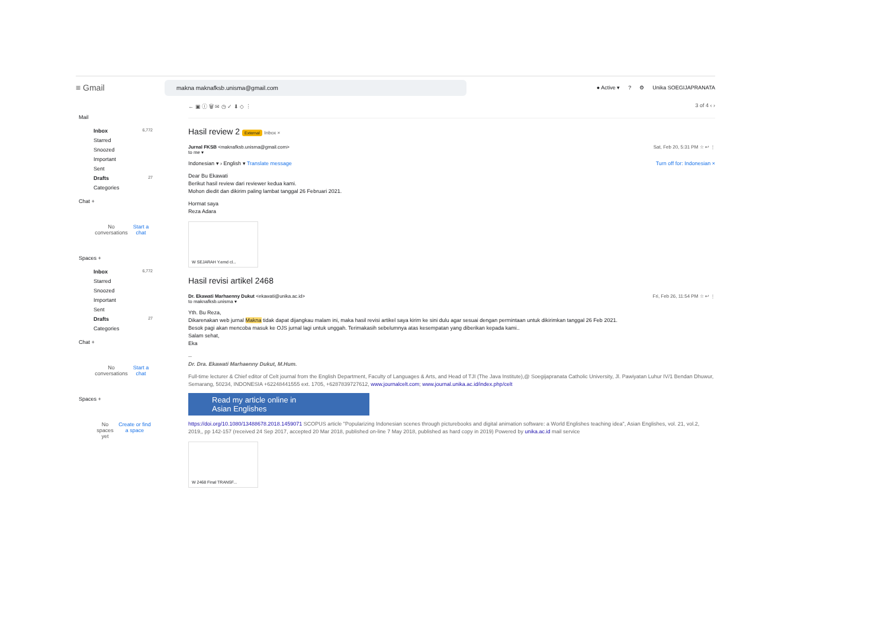≡ Gmail makna maknafksb.unisma@gmail.com ● Active ▾? ⚙ Unika SOEGIJAPRANATA
Mail
Inbox 6,772
Starred
Snoozed
Important
Sent
Drafts 27
Categories
Chat +
No conversations Start a chat
Spaces +
Inbox 6,772
Starred
Snoozed
Important
Sent
Drafts 27
Categories
Chat +
No conversations Start a chat
Spaces +
No spaces yet Create or find a space
← ▣ ⓘ 🗑 ✉ ◷ ✓ ⬇ ◇ ⋮ 3 of 4 ‹ ›
Hasil review 2 External Inbox ×
Jurnal FKSB <maknafksb.unisma@gmail.com>
to me ▾ Sat, Feb 20, 5:31 PM ☆ ↩ ⋮
Indonesian ▾ › English ▾ Translate message Turn off for: Indonesian ×
Dear Bu Ekawati
Berikut hasil review dari reviewer kedua kami.
Mohon diedit dan dikirim paling lambat tanggal 26 Februari 2021.
Hormat saya
Reza Adara
W SEJARAH Y.emd cl...
Hasil revisi artikel 2468
Dr. Ekawati Marhaenny Dukut <ekawati@unika.ac.id>
to maknafksb.unisma ▾ Fri, Feb 26, 11:54 PM ☆ ↩ ⋮
Yth. Bu Reza,
Dikarenakan web jurnal Makna tidak dapat dijangkau malam ini, maka hasil revisi artikel saya kirim ke sini dulu agar sesuai dengan permintaan untuk dikirimkan tanggal 26 Feb 2021.
Besok pagi akan mencoba masuk ke OJS jurnal lagi untuk unggah. Terimakasih sebelumnya atas kesempatan yang diberikan kepada kami..
Salam sehat,
Eka
--
Dr. Dra. Ekawati Marhaenny Dukut, M.Hum.
Full-time lecturer & Chief editor of Celt journal from the English Department, Faculty of Languages & Arts, and Head of TJI (The Java Institute),@ Soegijapranata Catholic University, Jl. Pawiyatan Luhur IV/1 Bendan Dhuwur, Semarang, 50234, INDONESIA +62248441555 ext. 1705, +6287839727612, www.journalcelt.com; www.journal.unika.ac.id/index.php/celt
Read my article online in
Asian Englishes
https://doi.org/10.1080/13488678.2018.1459071 SCOPUS article "Popularizing Indonesian scenes through picturebooks and digital animation software: a World Englishes teaching idea", Asian Englishes, vol. 21, vol.2, 2019,, pp 142-157 (received 24 Sep 2017, accepted 20 Mar 2018, published on-line 7 May 2018, published as hard copy in 2019) Powered by unika.ac.id mail service
W 2468 Final TRANSF...